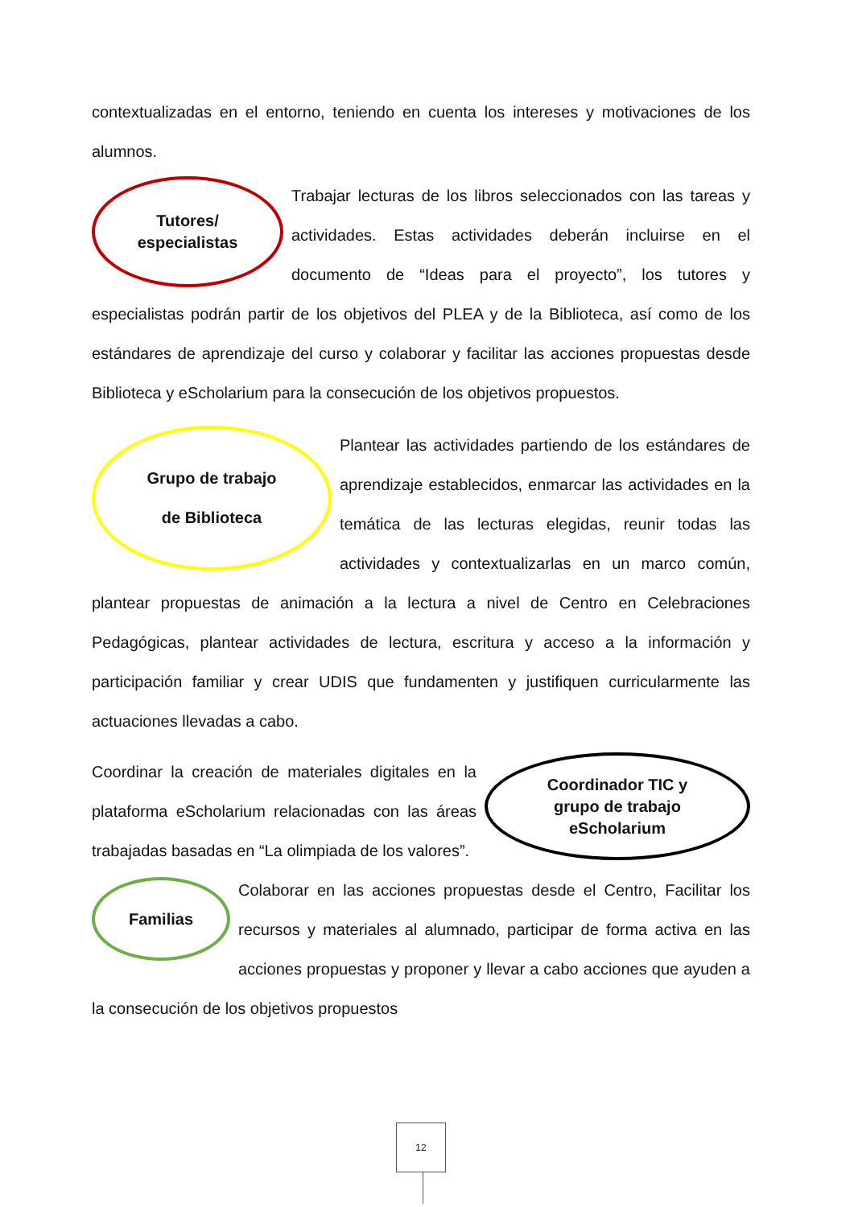contextualizadas en el entorno, teniendo en cuenta los intereses y motivaciones de los alumnos.
Tutores/
especialistas
Trabajar lecturas de los libros seleccionados con las tareas y actividades. Estas actividades deberán incluirse en el documento de “Ideas para el proyecto”, los tutores y especialistas podrán partir de los objetivos del PLEA y de la Biblioteca, así como de los estándares de aprendizaje del curso y colaborar y facilitar las acciones propuestas desde Biblioteca y eScholarium para la consecución de los objetivos propuestos.
Grupo de trabajo
de Biblioteca
Plantear las actividades partiendo de los estándares de aprendizaje establecidos, enmarcar las actividades en la temática de las lecturas elegidas, reunir todas las actividades y contextualizarlas en un marco común, plantear propuestas de animación a la lectura a nivel de Centro en Celebraciones Pedagógicas, plantear actividades de lectura, escritura y acceso a la información y participación familiar y crear UDIS que fundamenten y justifiquen curricularmente las actuaciones llevadas a cabo.
Coordinador TIC y
grupo de trabajo
eScholarium
Coordinar la creación de materiales digitales en la plataforma eScholarium relacionadas con las áreas trabajadas basadas en “La olimpiada de los valores”.
Familias
Colaborar en las acciones propuestas desde el Centro, Facilitar los recursos y materiales al alumnado, participar de forma activa en las acciones propuestas y proponer y llevar a cabo acciones que ayuden a la consecución de los objetivos propuestos
12